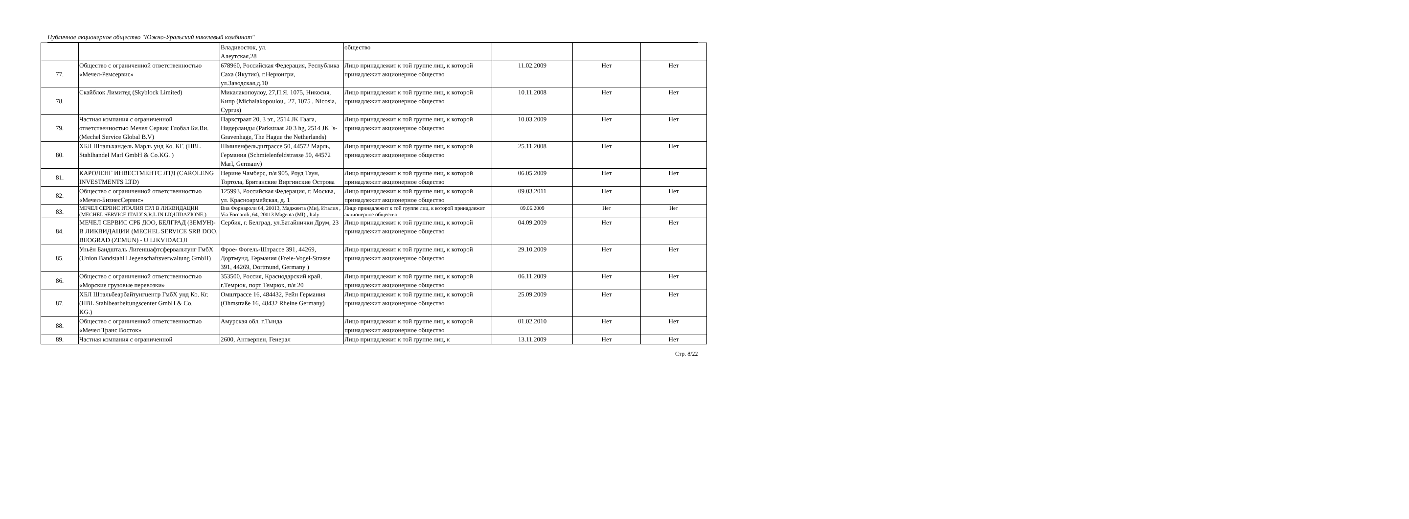Публичное акционерное общество "Южно-Уральский никелевый комбинат"
| | | Владивосток, ул. Алеутская,28 | общество | | | |
| 77. | Общество с ограниченной ответственностью «Мечел-Ремсервис» | 678960, Российская Федерация, Республика Саха (Якутия), г.Нерюнгри, ул.Заводская,д.10 | Лицо принадлежит к той группе лиц, к которой принадлежит акционерное общество | 11.02.2009 | Нет | Нет |
| 78. | Скайблок Лимитед (Skyblock Limited) | Микалакопоулоу, 27,П.Я. 1075, Никосия, Кипр (Michalakopoulou,. 27, 1075 , Nicosia, Cyprus) | Лицо принадлежит к той группе лиц, к которой принадлежит акционерное общество | 10.11.2008 | Нет | Нет |
| 79. | Частная компания с ограниченной ответственностью Мечел Сервис Глобал Би.Ви. (Mechel Service Global B.V) | Паркстраат 20, 3 эт., 2514 JK Гаага, Нидерланды (Parkstraat 20 3 hg, 2514 JK `s-Gravenhage, The Hague the Netherlands) | Лицо принадлежит к той группе лиц, к которой принадлежит акционерное общество | 10.03.2009 | Нет | Нет |
| 80. | ХБЛ Штальхандель Марль унд Ко. КГ. (HBL Stahlhandel Marl GmbH & Co.KG. ) | Шмиленфельдштрассе 50, 44572 Марль, Германия (Schmielenfeldstrasse 50, 44572 Marl, Germany) | Лицо принадлежит к той группе лиц, к которой принадлежит акционерное общество | 25.11.2008 | Нет | Нет |
| 81. | КАРОЛЕНГ ИНВЕСТМЕНТС ЛТД (CAROLENG INVESTMENTS LTD) | Нерине Чамберс, п/я 905, Роуд Таун, Тортола, Британские Виргинские Острова | Лицо принадлежит к той группе лиц, к которой принадлежит акционерное общество | 06.05.2009 | Нет | Нет |
| 82. | Общество с ограниченной ответственностью «Мечел-БизнесСервис» | 125993, Российская Федерация, г. Москва, ул. Красноармейская, д. 1 | Лицо принадлежит к той группе лиц, к которой принадлежит акционерное общество | 09.03.2011 | Нет | Нет |
| 83. | МЕЧЕЛ СЕРВИС ИТАЛИЯ СРЛ В ЛИКВИДАЦИИ (MECHEL SERVICE ITALY S.R.L IN LIQUIDAZIONE.) | Виа Форнароли 64, 20013, Маджента (Ми), Италия , Via Fornaroli, 64, 20013 Magenta (MI) , Italy | Лицо принадлежит к той группе лиц, к которой принадлежит акционерное общество | 09.06.2009 | Нет | Нет |
| 84. | МЕЧЕЛ СЕРВИС СРБ ДОО, БЕЛГРАД (ЗЕМУН)- В ЛИКВИДАЦИИ (MECHEL SERVICE SRB DOO, BEOGRAD (ZEMUN) - U LIKVIDACIJI | Сербия, г. Белград, ул.Батайнички Друм, 23 | Лицо принадлежит к той группе лиц, к которой принадлежит акционерное общество | 04.09.2009 | Нет | Нет |
| 85. | Уньён Бандшталь Лигеншафтсфервальтунг ГмбХ (Union Bandstahl Liegenschaftsverwaltung GmbH) | Фрое- Фогель-Штрассе 391, 44269, Дортмунд, Германия (Freie-Vogel-Strasse 391, 44269, Dortmund, Germany ) | Лицо принадлежит к той группе лиц, к которой принадлежит акционерное общество | 29.10.2009 | Нет | Нет |
| 86. | Общество с ограниченной ответственностью «Морские грузовые перевозки» | 353500, Россия, Краснодарский край, г.Темрюк, порт Темрюк, п/я 20 | Лицо принадлежит к той группе лиц, к которой принадлежит акционерное общество | 06.11.2009 | Нет | Нет |
| 87. | ХБЛ Штальбеарбайтунгцентр ГмбХ унд Ко. Кг. (HBL Stahlbearbeitungscenter GmbH & Co. KG.) | Омштрассе 16, 484432, Рейн Германия (Ohmstraße 16, 48432 Rheine Germany) | Лицо принадлежит к той группе лиц, к которой принадлежит акционерное общество | 25.09.2009 | Нет | Нет |
| 88. | Общество с ограниченной ответственностью «Мечел Транс Восток» | Амурская обл. г.Тында | Лицо принадлежит к той группе лиц, к которой принадлежит акционерное общество | 01.02.2010 | Нет | Нет |
| 89. | Частная компания с ограниченной | 2600, Антверпен, Генерал | Лицо принадлежит к той группе лиц, к | 13.11.2009 | Нет | Нет |
Стр. 8/22